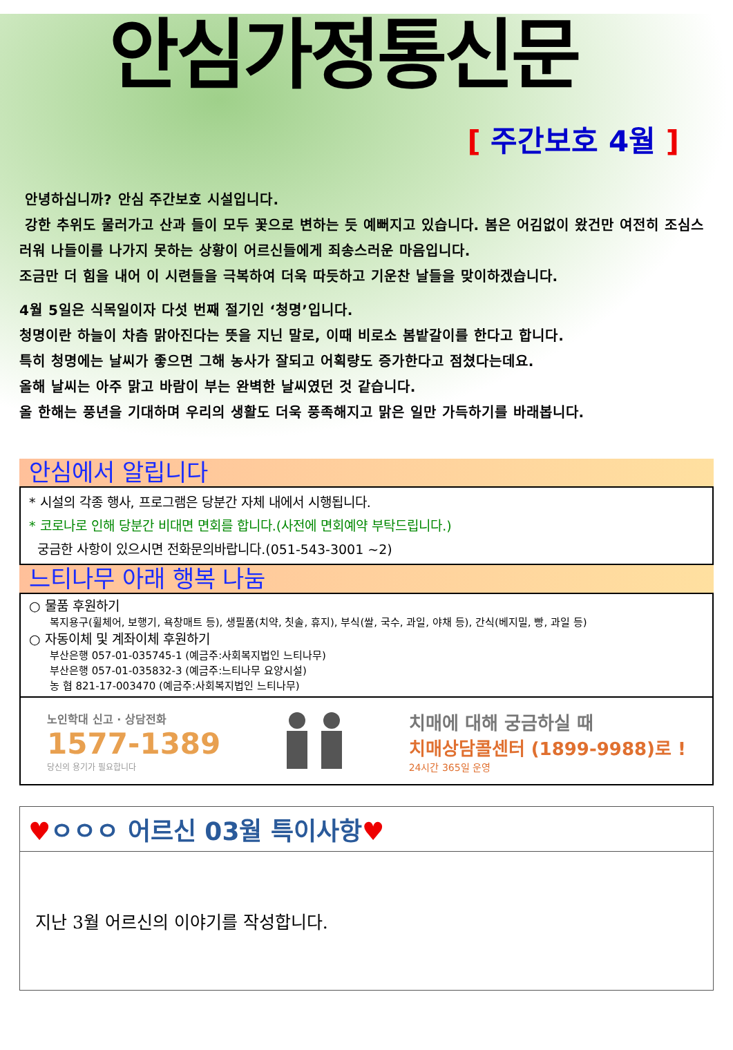안심가정통신문
[ 주간보호 4월 ]
안녕하십니까? 안심 주간보호 시설입니다.
강한 추위도 물러가고 산과 들이 모두 꽃으로 변하는 듯 예뻐지고 있습니다. 봄은 어김없이 왔건만 여전히 조심스러워 나들이를 나가지 못하는 상황이 어르신들에게 죄송스러운 마음입니다.
조금만 더 힘을 내어 이 시련들을 극복하여 더욱 따듯하고 기운찬 날들을 맞이하겠습니다.
4월 5일은 식목일이자 다섯 번째 절기인 ‘청명’입니다.
청명이란 하늘이 차츰 맑아진다는 뜻을 지닌 말로, 이때 비로소 봄밭갈이를 한다고 합니다.
특히 청명에는 날씨가 좋으면 그해 농사가 잘되고 어획량도 증가한다고 점쳤다는데요.
올해 날씨는 아주 맑고 바람이 부는 완벽한 날씨였던 것 같습니다.
올 한해는 풍년을 기대하며 우리의 생활도 더욱 풍족해지고 맑은 일만 가득하기를 바래봅니다.
안심에서 알립니다
* 시설의 각종 행사, 프로그램은 당분간 자체 내에서 시행됩니다.
* 코로나로 인해 당분간 비대면 면회를 합니다.(사전에 면회예약 부탁드립니다.)
궁금한 사항이 있으시면 전화문의바랍니다.(051-543-3001 ~2)
느티나무 아래 행복 나눔
○ 물품 후원하기
복지용구(휠체어, 보행기, 욕창매트 등), 생필품(치약, 칫솔, 휴지), 부식(쌀, 국수, 과일, 야채 등), 간식(베지밀, 빵, 과일 등)
○ 자동이체 및 계좌이체 후원하기
부산은행 057-01-035745-1 (예금주:사회복지법인 느티나무)
부산은행 057-01-035832-3 (예금주:느티나무 요양시설)
농 협 821-17-003470 (예금주:사회복지법인 느티나무)
노인학대 신고 · 상담전화
1577-1389
당신의 용기가 필요합니다
치매에 대해 궁금하실 때
치매상담콜센터 (1899-9988)로 !
24시간 365일 운영
♥ㅇㅇㅇ 어르신 03월 특이사항♥
지난 3월 어르신의 이야기를 작성합니다.